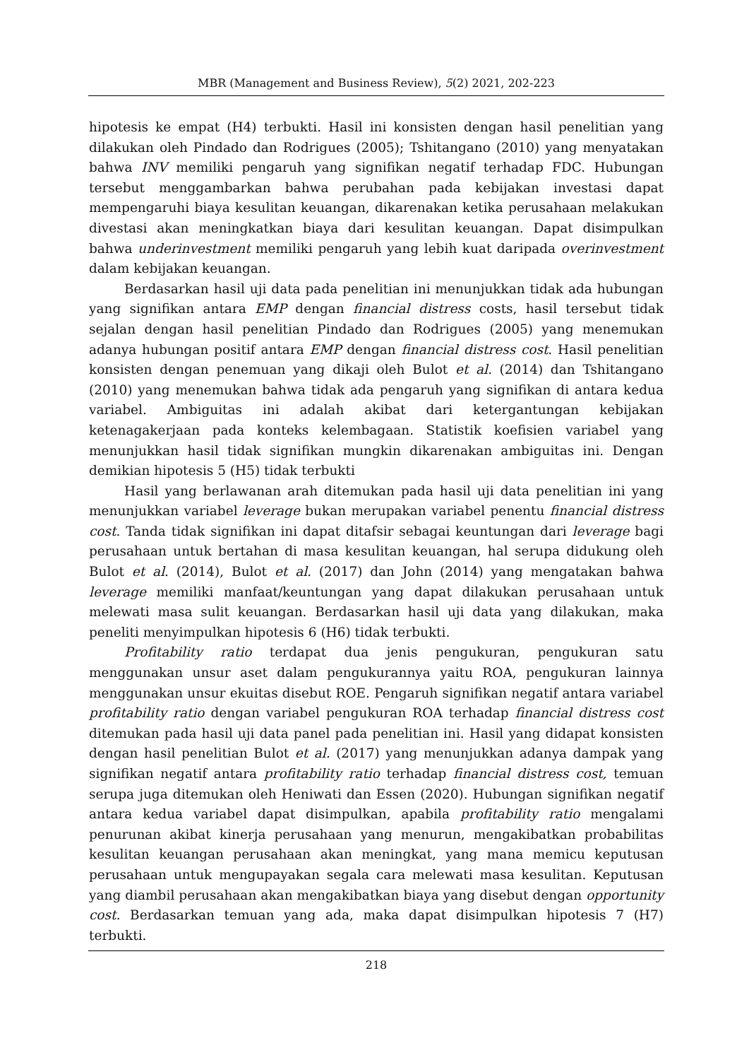MBR (Management and Business Review), 5(2) 2021, 202-223
hipotesis ke empat (H4) terbukti. Hasil ini konsisten dengan hasil penelitian yang dilakukan oleh Pindado dan Rodrigues (2005); Tshitangano (2010) yang menyatakan bahwa INV memiliki pengaruh yang signifikan negatif terhadap FDC. Hubungan tersebut menggambarkan bahwa perubahan pada kebijakan investasi dapat mempengaruhi biaya kesulitan keuangan, dikarenakan ketika perusahaan melakukan divestasi akan meningkatkan biaya dari kesulitan keuangan. Dapat disimpulkan bahwa underinvestment memiliki pengaruh yang lebih kuat daripada overinvestment dalam kebijakan keuangan.
Berdasarkan hasil uji data pada penelitian ini menunjukkan tidak ada hubungan yang signifikan antara EMP dengan financial distress costs, hasil tersebut tidak sejalan dengan hasil penelitian Pindado dan Rodrigues (2005) yang menemukan adanya hubungan positif antara EMP dengan financial distress cost. Hasil penelitian konsisten dengan penemuan yang dikaji oleh Bulot et al. (2014) dan Tshitangano (2010) yang menemukan bahwa tidak ada pengaruh yang signifikan di antara kedua variabel. Ambiguitas ini adalah akibat dari ketergantungan kebijakan ketenagakerjaan pada konteks kelembagaan. Statistik koefisien variabel yang menunjukkan hasil tidak signifikan mungkin dikarenakan ambiguitas ini. Dengan demikian hipotesis 5 (H5) tidak terbukti
Hasil yang berlawanan arah ditemukan pada hasil uji data penelitian ini yang menunjukkan variabel leverage bukan merupakan variabel penentu financial distress cost. Tanda tidak signifikan ini dapat ditafsir sebagai keuntungan dari leverage bagi perusahaan untuk bertahan di masa kesulitan keuangan, hal serupa didukung oleh Bulot et al. (2014), Bulot et al. (2017) dan John (2014) yang mengatakan bahwa leverage memiliki manfaat/keuntungan yang dapat dilakukan perusahaan untuk melewati masa sulit keuangan. Berdasarkan hasil uji data yang dilakukan, maka peneliti menyimpulkan hipotesis 6 (H6) tidak terbukti.
Profitability ratio terdapat dua jenis pengukuran, pengukuran satu menggunakan unsur aset dalam pengukurannya yaitu ROA, pengukuran lainnya menggunakan unsur ekuitas disebut ROE. Pengaruh signifikan negatif antara variabel profitability ratio dengan variabel pengukuran ROA terhadap financial distress cost ditemukan pada hasil uji data panel pada penelitian ini. Hasil yang didapat konsisten dengan hasil penelitian Bulot et al. (2017) yang menunjukkan adanya dampak yang signifikan negatif antara profitability ratio terhadap financial distress cost, temuan serupa juga ditemukan oleh Heniwati dan Essen (2020). Hubungan signifikan negatif antara kedua variabel dapat disimpulkan, apabila profitability ratio mengalami penurunan akibat kinerja perusahaan yang menurun, mengakibatkan probabilitas kesulitan keuangan perusahaan akan meningkat, yang mana memicu keputusan perusahaan untuk mengupayakan segala cara melewati masa kesulitan. Keputusan yang diambil perusahaan akan mengakibatkan biaya yang disebut dengan opportunity cost. Berdasarkan temuan yang ada, maka dapat disimpulkan hipotesis 7 (H7) terbukti.
218